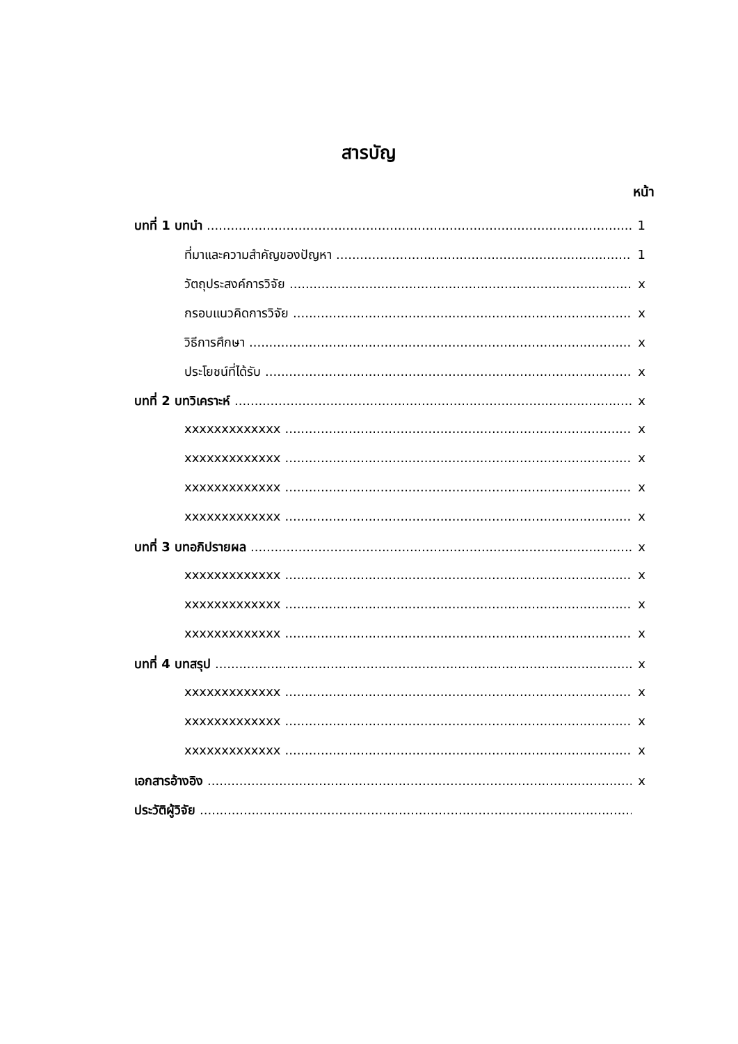สารบัญ
หน้า
บทที่ 1 บทนำ 1
ที่มาและความสำคัญของปัญหา 1
วัตถุประสงค์การวิจัย x
กรอบแนวคิดการวิจัย x
วิธีการศึกษา x
ประโยชน์ที่ได้รับ x
บทที่ 2 บทวิเคราะห์ x
xxxxxxxxxxxxx x
xxxxxxxxxxxxx x
xxxxxxxxxxxxx x
xxxxxxxxxxxxx x
บทที่ 3 บทอภิปรายผล x
xxxxxxxxxxxxx x
xxxxxxxxxxxxx x
xxxxxxxxxxxxx x
บทที่ 4 บทสรุป x
xxxxxxxxxxxxx x
xxxxxxxxxxxxx x
xxxxxxxxxxxxx x
เอกสารอ้างอิง x
ประวัติผู้วิจัย